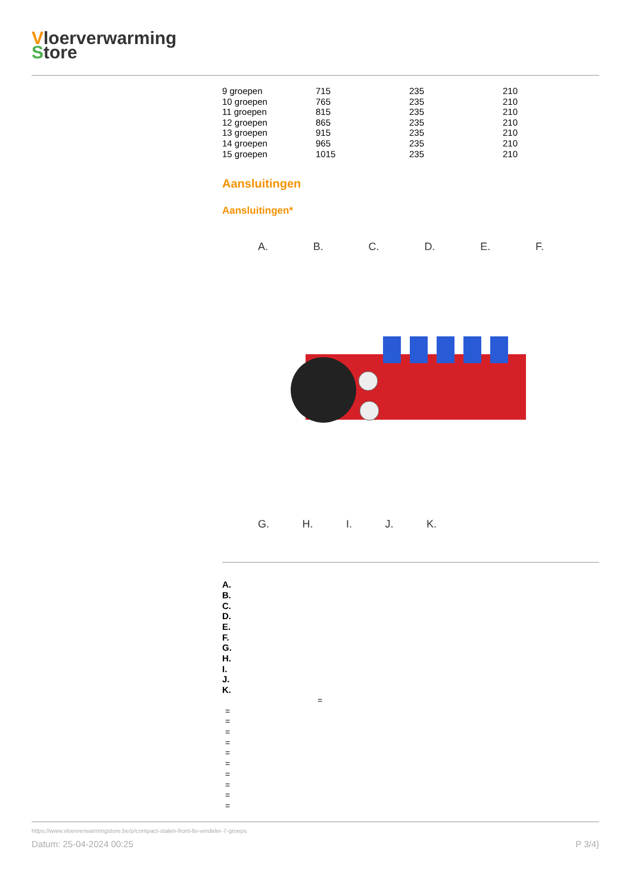Vloerverwarming
Store
| 9 groepen | 715 | 235 | 210 |
| 10 groepen | 765 | 235 | 210 |
| 11 groepen | 815 | 235 | 210 |
| 12 groepen | 865 | 235 | 210 |
| 13 groepen | 915 | 235 | 210 |
| 14 groepen | 965 | 235 | 210 |
| 15 groepen | 1015 | 235 | 210 |
Aansluitingen
Aansluitingen*
A. B. C. D. E. F.
G. H. I. J. K.
A.
B.
C.
D.
E.
F.
G.
H.
I.
J.
K.
=
=
=
=
=
=
=
=
=
=
=
https://www.vloerverwarmingstore.be/p/compact-stalen-front-ltv-verdeler-7-groeps
Datum: 25-04-2024 00:25 P 3/4}